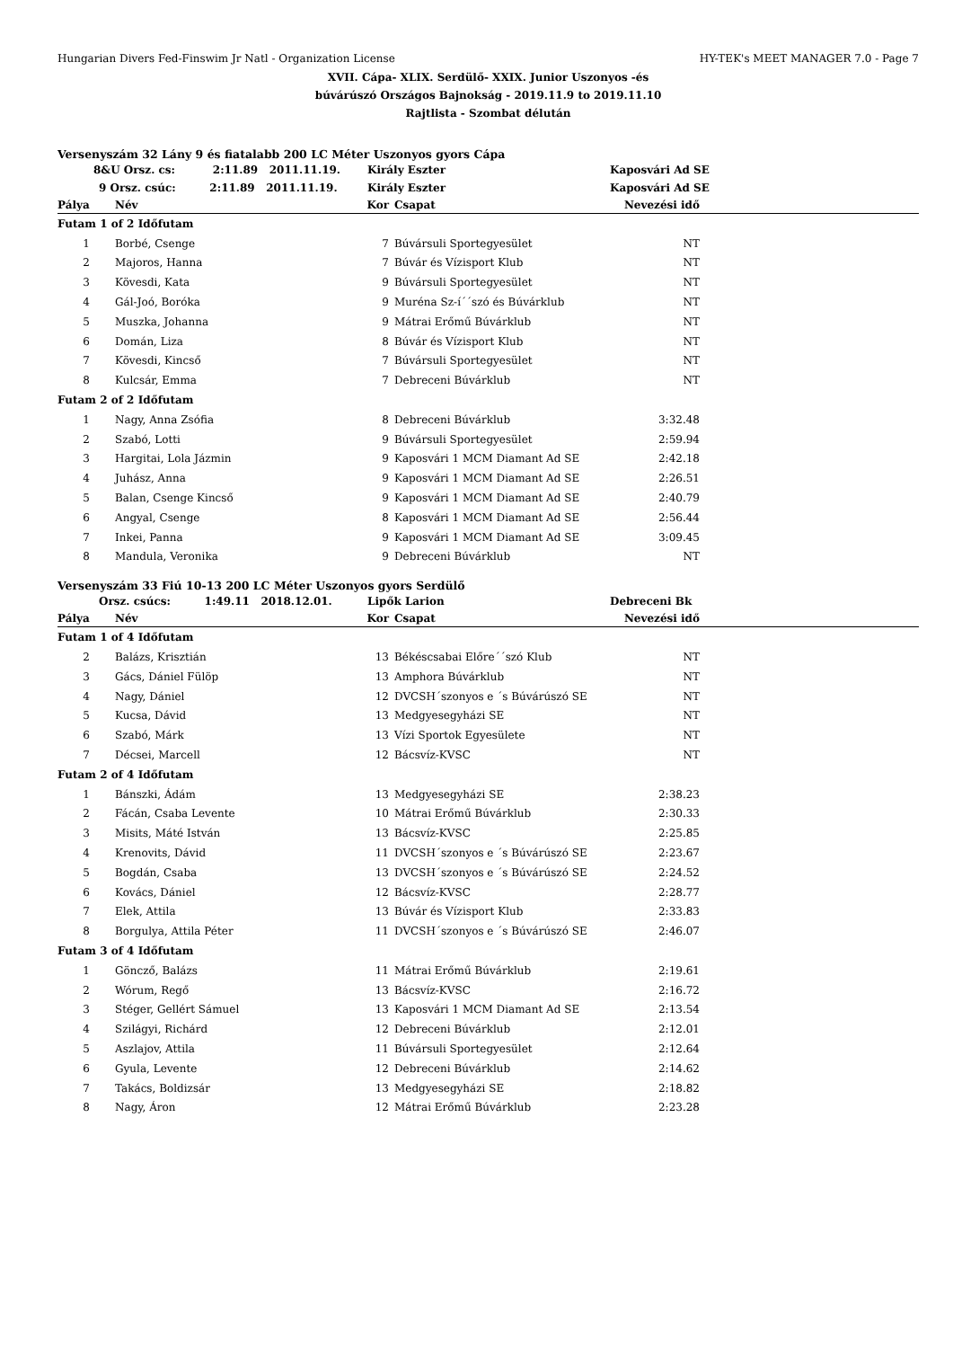Hungarian Divers Fed-Finswim Jr Natl - Organization License HY-TEK's MEET MANAGER 7.0 - Page 7
XVII. Cápa- XLIX. Serdülő- XXIX. Junior Uszonyos -és
búvárúszó Országos Bajnokság - 2019.11.9 to 2019.11.10
Rajtlista - Szombat délután
Versenyszám 32 Lány 9 és fiatalabb 200 LC Méter Uszonyos gyors Cápa
| 8&U Orsz. cs: 2:11.89 2011.11.19. | | Király Eszter | | Kaposvári Ad SE | |
| 9 Orsz. csúc: 2:11.89 2011.11.19. | | Király Eszter | | Kaposvári Ad SE | |
| Pálya | Név | Kor | Csapat | Nevezési idő | |
| Futam 1 of 2 Időfutam | | | | | |
| 1 | Borbé, Csenge | 7 | Búvársuli Sportegyesület | NT | |
| 2 | Majoros, Hanna | 7 | Búvár és Vízisport Klub | NT | |
| 3 | Kövesdi, Kata | 9 | Búvársuli Sportegyesület | NT | |
| 4 | Gál-Joó, Boróka | 9 | Muréna Sz-í´´szó és Búvárklub | NT | |
| 5 | Muszka, Johanna | 9 | Mátrai Erőmű Búvárklub | NT | |
| 6 | Domán, Liza | 8 | Búvár és Vízisport Klub | NT | |
| 7 | Kövesdi, Kincső | 7 | Búvársuli Sportegyesület | NT | |
| 8 | Kulcsár, Emma | 7 | Debreceni Búvárklub | NT | |
| Futam 2 of 2 Időfutam | | | | | |
| 1 | Nagy, Anna Zsófia | 8 | Debreceni Búvárklub | 3:32.48 | |
| 2 | Szabó, Lotti | 9 | Búvársuli Sportegyesület | 2:59.94 | |
| 3 | Hargitai, Lola Jázmin | 9 | Kaposvári 1 MCM Diamant Ad SE | 2:42.18 | |
| 4 | Juhász, Anna | 9 | Kaposvári 1 MCM Diamant Ad SE | 2:26.51 | |
| 5 | Balan, Csenge Kincső | 9 | Kaposvári 1 MCM Diamant Ad SE | 2:40.79 | |
| 6 | Angyal, Csenge | 8 | Kaposvári 1 MCM Diamant Ad SE | 2:56.44 | |
| 7 | Inkei, Panna | 9 | Kaposvári 1 MCM Diamant Ad SE | 3:09.45 | |
| 8 | Mandula, Veronika | 9 | Debreceni Búvárklub | NT | |
Versenyszám 33 Fiú 10-13 200 LC Méter Uszonyos gyors Serdülő
| Orsz. csúcs: 1:49.11 2018.12.01. | | Lipők Larion | | Debreceni Bk | |
| Pálya | Név | Kor | Csapat | Nevezési idő | |
| Futam 1 of 4 Időfutam | | | | | |
| 2 | Balázs, Krisztián | 13 | Békéscsabai Előre´´szó Klub | NT | |
| 3 | Gács, Dániel Fülöp | 13 | Amphora Búvárklub | NT | |
| 4 | Nagy, Dániel | 12 | DVCSH´szonyos e ´s Búvárúszó SE | NT | |
| 5 | Kucsa, Dávid | 13 | Medgyesegyházi SE | NT | |
| 6 | Szabó, Márk | 13 | Vízi Sportok Egyesülete | NT | |
| 7 | Décsei, Marcell | 12 | Bácsvíz-KVSC | NT | |
| Futam 2 of 4 Időfutam | | | | | |
| 1 | Bánszki, Ádám | 13 | Medgyesegyházi SE | 2:38.23 | |
| 2 | Fácán, Csaba Levente | 10 | Mátrai Erőmű Búvárklub | 2:30.33 | |
| 3 | Misits, Máté István | 13 | Bácsvíz-KVSC | 2:25.85 | |
| 4 | Krenovits, Dávid | 11 | DVCSH´szonyos e ´s Búvárúszó SE | 2:23.67 | |
| 5 | Bogdán, Csaba | 13 | DVCSH´szonyos e ´s Búvárúszó SE | 2:24.52 | |
| 6 | Kovács, Dániel | 12 | Bácsvíz-KVSC | 2:28.77 | |
| 7 | Elek, Attila | 13 | Búvár és Vízisport Klub | 2:33.83 | |
| 8 | Borgulya, Attila Péter | 11 | DVCSH´szonyos e ´s Búvárúszó SE | 2:46.07 | |
| Futam 3 of 4 Időfutam | | | | | |
| 1 | Göncző, Balázs | 11 | Mátrai Erőmű Búvárklub | 2:19.61 | |
| 2 | Wórum, Regő | 13 | Bácsvíz-KVSC | 2:16.72 | |
| 3 | Stéger, Gellért Sámuel | 13 | Kaposvári 1 MCM Diamant Ad SE | 2:13.54 | |
| 4 | Szilágyi, Richárd | 12 | Debreceni Búvárklub | 2:12.01 | |
| 5 | Aszlajov, Attila | 11 | Búvársuli Sportegyesület | 2:12.64 | |
| 6 | Gyula, Levente | 12 | Debreceni Búvárklub | 2:14.62 | |
| 7 | Takács, Boldizsár | 13 | Medgyesegyházi SE | 2:18.82 | |
| 8 | Nagy, Áron | 12 | Mátrai Erőmű Búvárklub | 2:23.28 | |